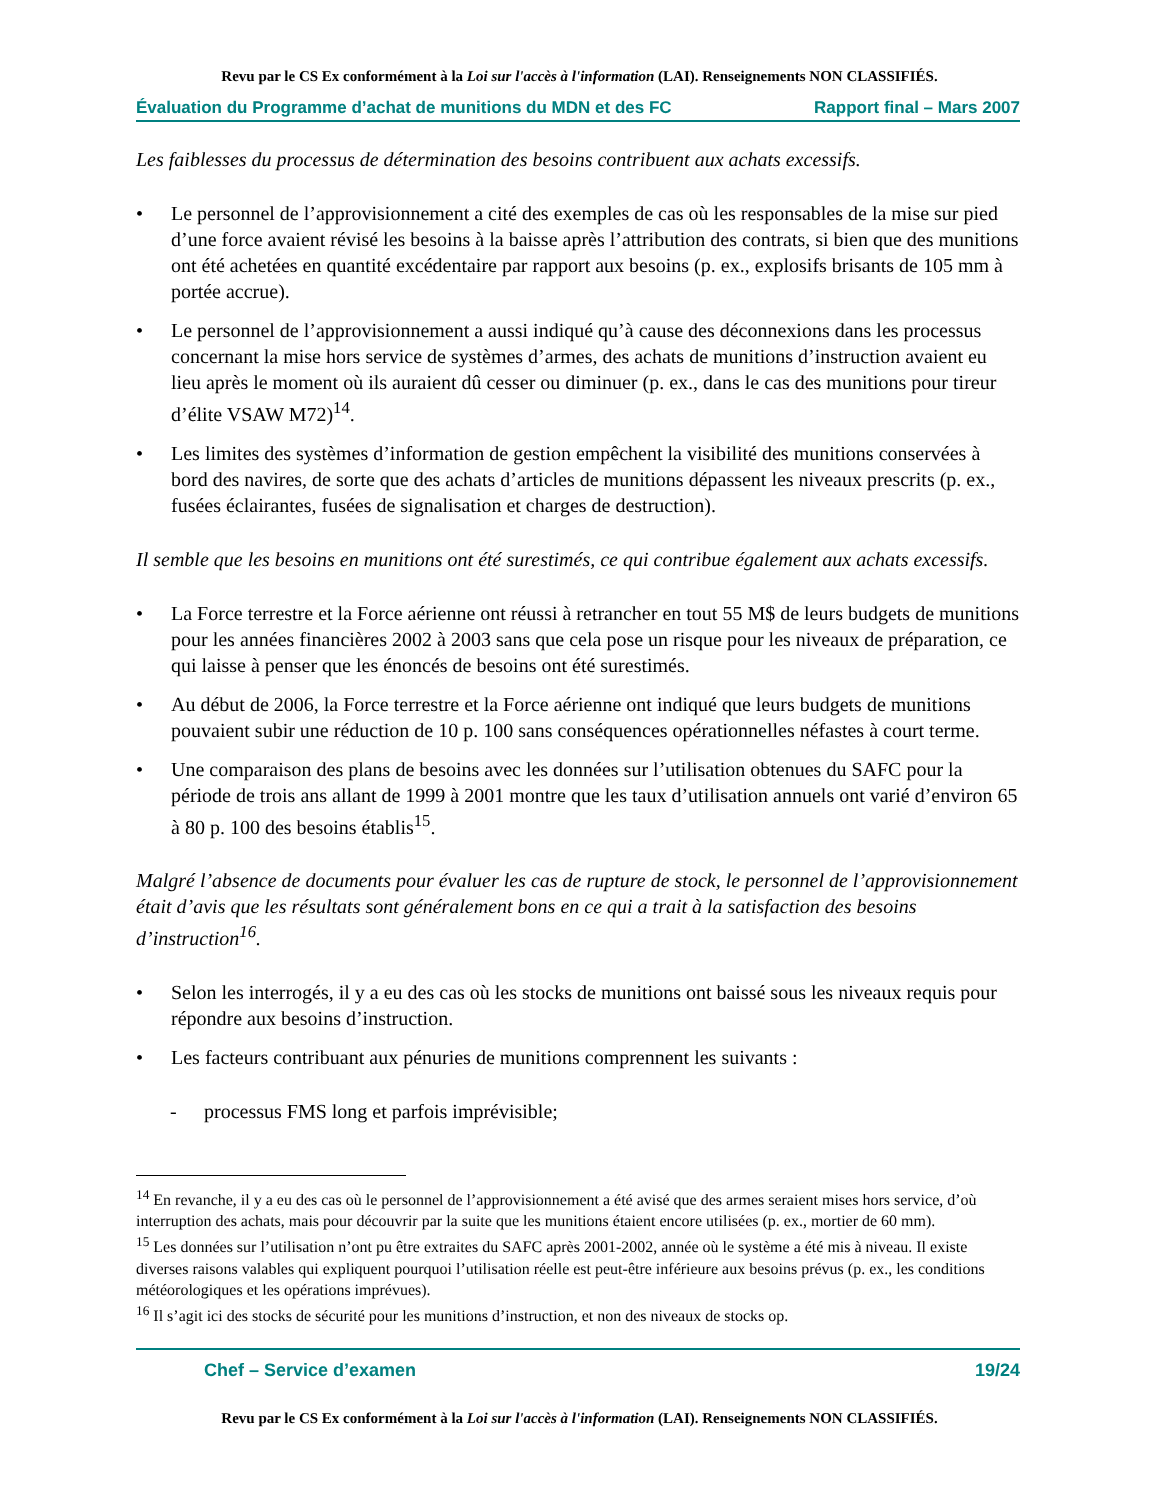Revu par le CS Ex conformément à la Loi sur l'accès à l'information (LAI). Renseignements NON CLASSIFIÉS.
Évaluation du Programme d’achat de munitions du MDN et des FC Rapport final – Mars 2007
Les faiblesses du processus de détermination des besoins contribuent aux achats excessifs.
• Le personnel de l’approvisionnement a cité des exemples de cas où les responsables de la mise sur pied d’une force avaient révisé les besoins à la baisse après l’attribution des contrats, si bien que des munitions ont été achetées en quantité excédentaire par rapport aux besoins (p. ex., explosifs brisants de 105 mm à portée accrue).
• Le personnel de l’approvisionnement a aussi indiqué qu’à cause des déconnexions dans les processus concernant la mise hors service de systèmes d’armes, des achats de munitions d’instruction avaient eu lieu après le moment où ils auraient dû cesser ou diminuer (p. ex., dans le cas des munitions pour tireur d’élite VSAW M72)<sup>14</sup>.
• Les limites des systèmes d’information de gestion empêchent la visibilité des munitions conservées à bord des navires, de sorte que des achats d’articles de munitions dépassent les niveaux prescrits (p. ex., fusées éclairantes, fusées de signalisation et charges de destruction).
Il semble que les besoins en munitions ont été surestimés, ce qui contribue également aux achats excessifs.
• La Force terrestre et la Force aérienne ont réussi à retrancher en tout 55 M$ de leurs budgets de munitions pour les années financières 2002 à 2003 sans que cela pose un risque pour les niveaux de préparation, ce qui laisse à penser que les énoncés de besoins ont été surestimés.
• Au début de 2006, la Force terrestre et la Force aérienne ont indiqué que leurs budgets de munitions pouvaient subir une réduction de 10 p. 100 sans conséquences opérationnelles néfastes à court terme.
• Une comparaison des plans de besoins avec les données sur l’utilisation obtenues du SAFC pour la période de trois ans allant de 1999 à 2001 montre que les taux d’utilisation annuels ont varié d’environ 65 à 80 p. 100 des besoins établis<sup>15</sup>.
Malgré l’absence de documents pour évaluer les cas de rupture de stock, le personnel de l’approvisionnement était d’avis que les résultats sont généralement bons en ce qui a trait à la satisfaction des besoins d’instruction<sup>16</sup>.
• Selon les interrogés, il y a eu des cas où les stocks de munitions ont baissé sous les niveaux requis pour répondre aux besoins d’instruction.
• Les facteurs contribuant aux pénuries de munitions comprennent les suivants :
- processus FMS long et parfois imprévisible;
<sup>14</sup> En revanche, il y a eu des cas où le personnel de l’approvisionnement a été avisé que des armes seraient mises hors service, d’où interruption des achats, mais pour découvrir par la suite que les munitions étaient encore utilisées (p. ex., mortier de 60 mm).
<sup>15</sup> Les données sur l’utilisation n’ont pu être extraites du SAFC après 2001-2002, année où le système a été mis à niveau. Il existe diverses raisons valables qui expliquent pourquoi l’utilisation réelle est peut-être inférieure aux besoins prévus (p. ex., les conditions météorologiques et les opérations imprévues).
<sup>16</sup> Il s’agit ici des stocks de sécurité pour les munitions d’instruction, et non des niveaux de stocks op.
Chef – Service d’examen 19/24
Revu par le CS Ex conformément à la Loi sur l'accès à l'information (LAI). Renseignements NON CLASSIFIÉS.